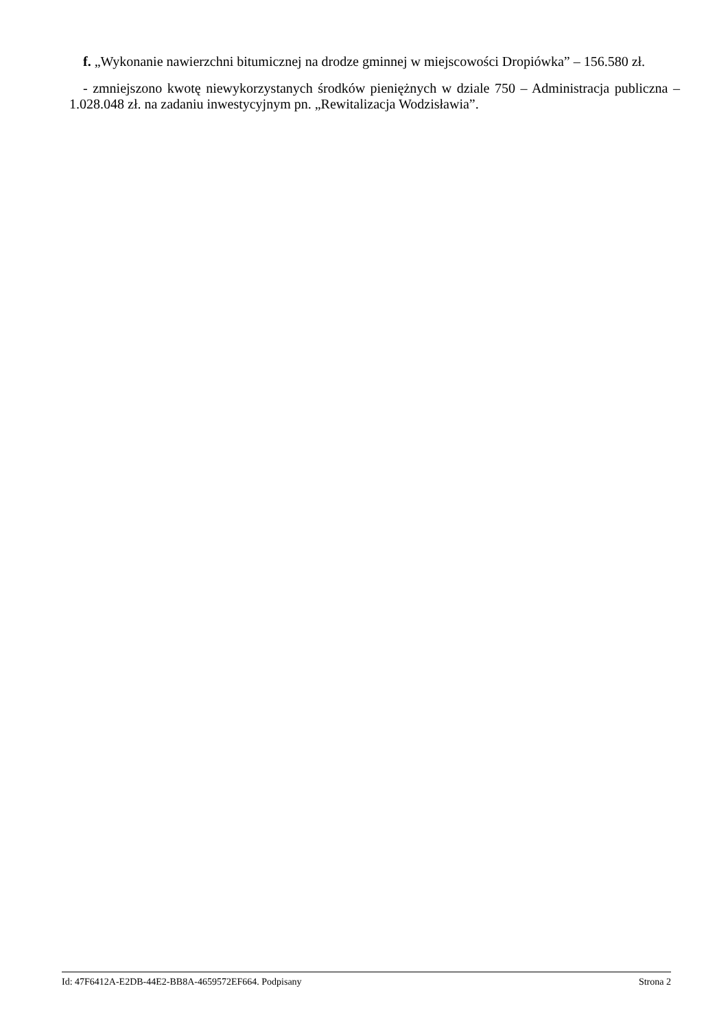f. „Wykonanie nawierzchni bitumicznej na drodze gminnej w miejscowości Dropiówka” – 156.580 zł.
- zmniejszono kwotę niewykorzystanych środków pieniężnych w dziale 750 – Administracja publiczna – 1.028.048 zł. na zadaniu inwestycyjnym pn. „Rewitalizacja Wodzisławia”.
Id: 47F6412A-E2DB-44E2-BB8A-4659572EF664. Podpisany Strona 2